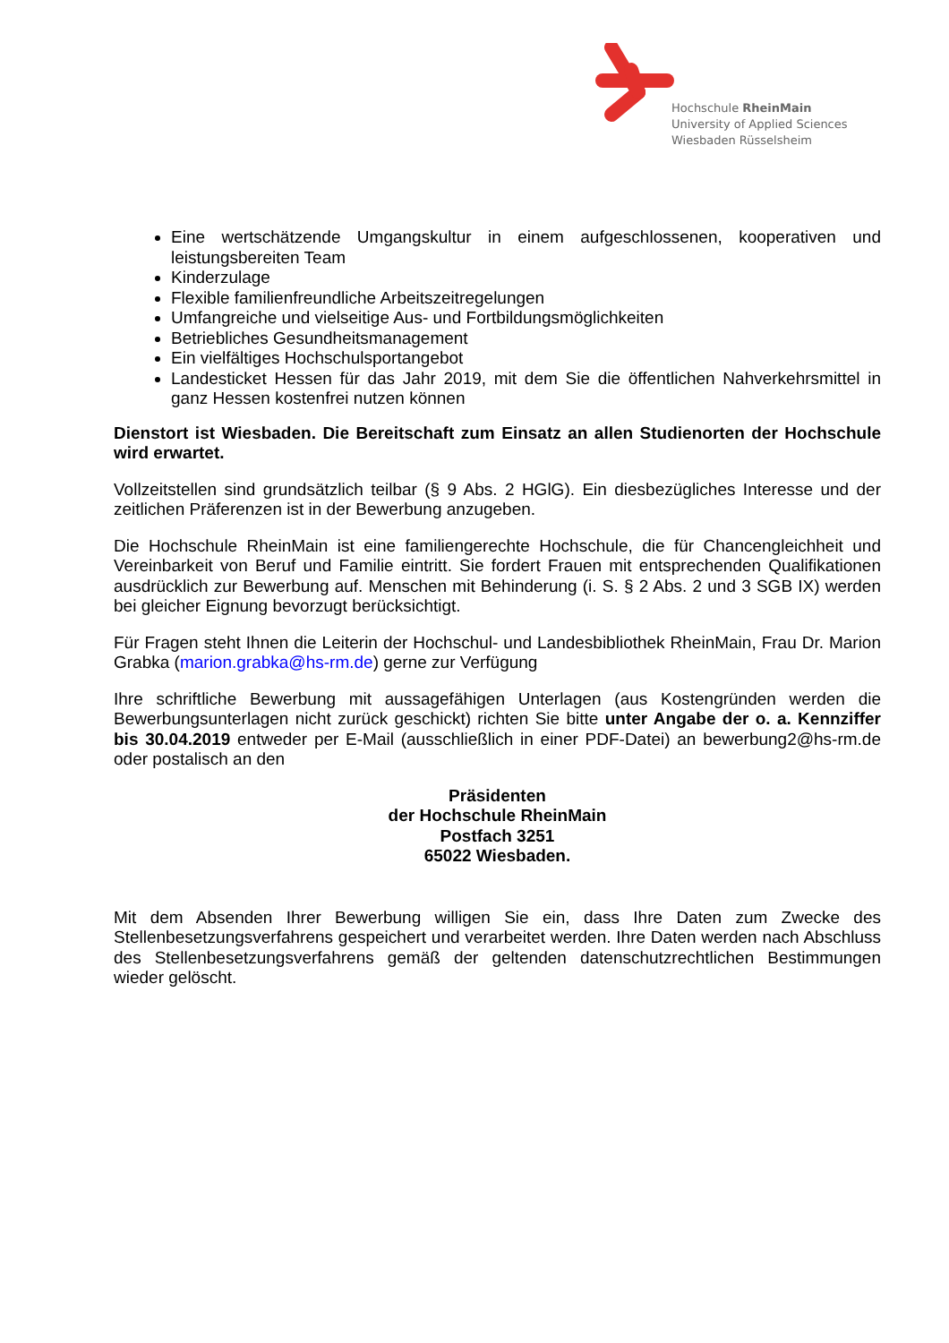Hochschule RheinMain
University of Applied Sciences
Wiesbaden Rüsselsheim
Eine wertschätzende Umgangskultur in einem aufgeschlossenen, kooperativen und leistungsbereiten Team
Kinderzulage
Flexible familienfreundliche Arbeitszeitregelungen
Umfangreiche und vielseitige Aus- und Fortbildungsmöglichkeiten
Betriebliches Gesundheitsmanagement
Ein vielfältiges Hochschulsportangebot
Landesticket Hessen für das Jahr 2019, mit dem Sie die öffentlichen Nahverkehrsmittel in ganz Hessen kostenfrei nutzen können
Dienstort ist Wiesbaden. Die Bereitschaft zum Einsatz an allen Studienorten der Hochschule wird erwartet.
Vollzeitstellen sind grundsätzlich teilbar (§ 9 Abs. 2 HGlG). Ein diesbezügliches Interesse und der zeitlichen Präferenzen ist in der Bewerbung anzugeben.
Die Hochschule RheinMain ist eine familiengerechte Hochschule, die für Chancengleichheit und Vereinbarkeit von Beruf und Familie eintritt. Sie fordert Frauen mit entsprechenden Qualifikationen ausdrücklich zur Bewerbung auf. Menschen mit Behinderung (i. S. § 2 Abs. 2 und 3 SGB IX) werden bei gleicher Eignung bevorzugt berücksichtigt.
Für Fragen steht Ihnen die Leiterin der Hochschul- und Landesbibliothek RheinMain, Frau Dr. Marion Grabka (marion.grabka@hs-rm.de) gerne zur Verfügung
Ihre schriftliche Bewerbung mit aussagefähigen Unterlagen (aus Kostengründen werden die Bewerbungsunterlagen nicht zurück geschickt) richten Sie bitte unter Angabe der o. a. Kennziffer bis 30.04.2019 entweder per E-Mail (ausschließlich in einer PDF-Datei) an bewerbung2@hs-rm.de oder postalisch an den
Präsidenten
der Hochschule RheinMain
Postfach 3251
65022 Wiesbaden.
Mit dem Absenden Ihrer Bewerbung willigen Sie ein, dass Ihre Daten zum Zwecke des Stellenbesetzungsverfahrens gespeichert und verarbeitet werden. Ihre Daten werden nach Abschluss des Stellenbesetzungsverfahrens gemäß der geltenden datenschutzrechtlichen Bestimmungen wieder gelöscht.